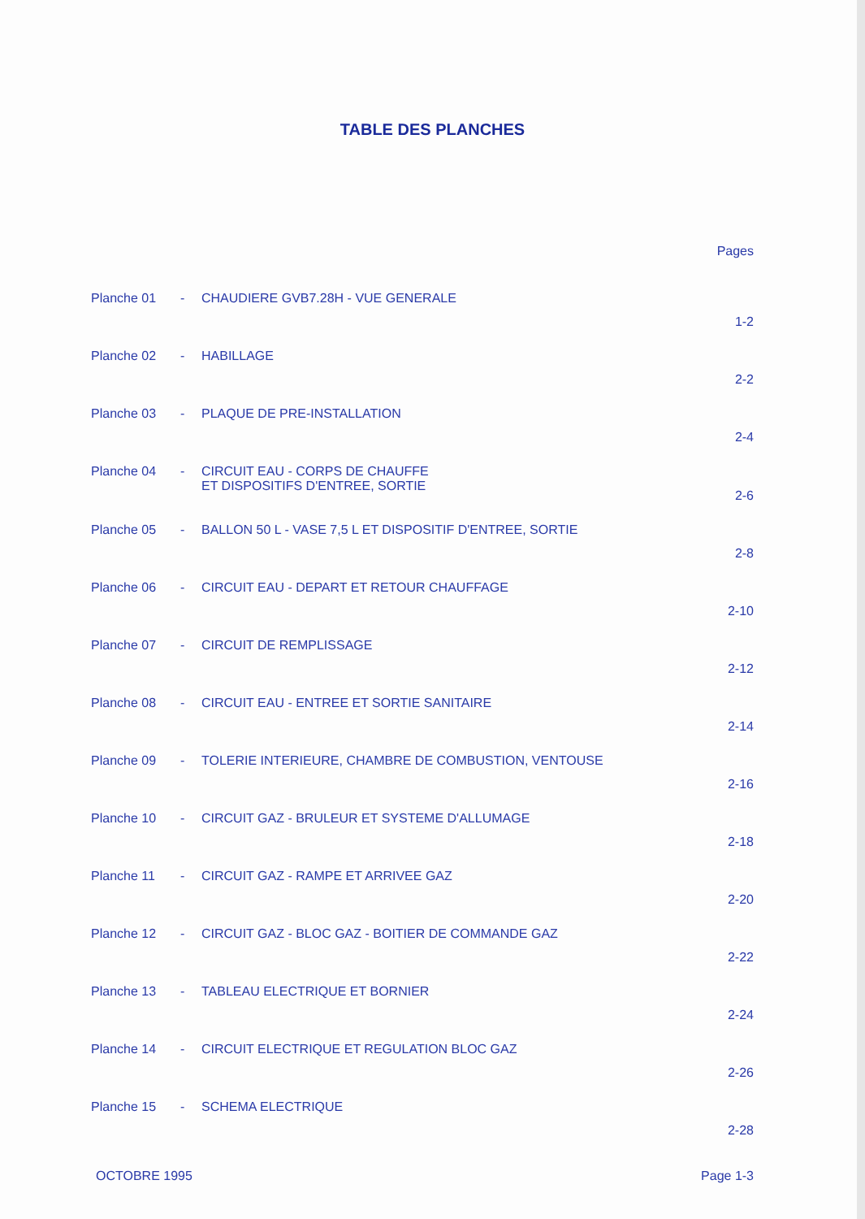TABLE DES PLANCHES
Pages
| Planche 01 | - | CHAUDIERE GVB7.28H - VUE GENERALE | 1-2 |
| Planche 02 | - | HABILLAGE | 2-2 |
| Planche 03 | - | PLAQUE DE PRE-INSTALLATION | 2-4 |
| Planche 04 | - | CIRCUIT EAU - CORPS DE CHAUFFE ET DISPOSITIFS D'ENTREE, SORTIE | 2-6 |
| Planche 05 | - | BALLON 50 L - VASE 7,5 L ET DISPOSITIF D'ENTREE, SORTIE | 2-8 |
| Planche 06 | - | CIRCUIT EAU - DEPART ET RETOUR CHAUFFAGE | 2-10 |
| Planche 07 | - | CIRCUIT DE REMPLISSAGE | 2-12 |
| Planche 08 | - | CIRCUIT EAU - ENTREE ET SORTIE SANITAIRE | 2-14 |
| Planche 09 | - | TOLERIE INTERIEURE, CHAMBRE DE COMBUSTION, VENTOUSE | 2-16 |
| Planche 10 | - | CIRCUIT GAZ - BRULEUR ET SYSTEME D'ALLUMAGE | 2-18 |
| Planche 11 | - | CIRCUIT GAZ - RAMPE ET ARRIVEE GAZ | 2-20 |
| Planche 12 | - | CIRCUIT GAZ - BLOC GAZ - BOITIER DE COMMANDE GAZ | 2-22 |
| Planche 13 | - | TABLEAU ELECTRIQUE ET BORNIER | 2-24 |
| Planche 14 | - | CIRCUIT ELECTRIQUE ET REGULATION BLOC GAZ | 2-26 |
| Planche 15 | - | SCHEMA ELECTRIQUE | 2-28 |
OCTOBRE 1995 Page 1-3